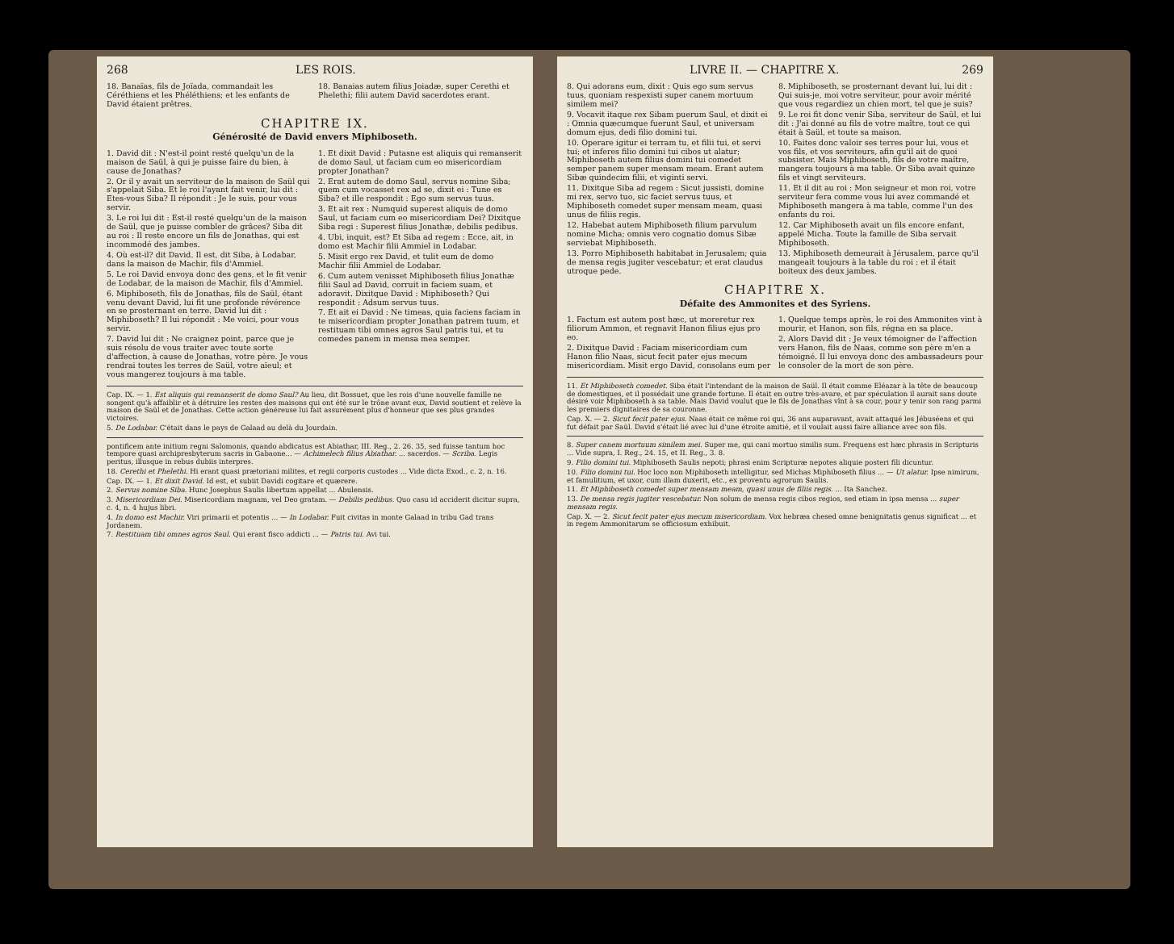268 LES ROIS.
18. Banaïas, fils de Joïada, commandait les Céréthiens et les Phéléthiens; et les enfants de David étaient prêtres.
18. Banaias autem filius Joiadæ, super Cerethi et Phelethi; filii autem David sacerdotes erant.
CHAPITRE IX.
Générosité de David envers Miphiboseth.
1. David dit : N'est-il point resté quelqu'un de la maison de Saül, à qui je puisse faire du bien, à cause de Jonathas?
2. Or il y avait un serviteur de la maison de Saül qui s'appelait Siba. Et le roi l'ayant fait venir, lui dit : Etes-vous Siba? Il répondit : Je le suis, pour vous servir.
3. Le roi lui dit : Est-il resté quelqu'un de la maison de Saül, que je puisse combler de grâces? Siba dit au roi : Il reste encore un fils de Jonathas, qui est incommodé des jambes.
4. Où est-il? dit David. Il est, dit Siba, à Lodabar, dans la maison de Machir, fils d'Ammiel.
5. Le roi David envoya donc des gens, et le fit venir de Lodabar, de la maison de Machir, fils d'Ammiel.
6. Miphiboseth, fils de Jonathas, fils de Saül, étant venu devant David, lui fit une profonde révérence en se prosternant en terre. David lui dit : Miphiboseth? Il lui répondit : Me voici, pour vous servir.
7. David lui dit : Ne craignez point, parce que je suis résolu de vous traiter avec toute sorte d'affection, à cause de Jonathas, votre père. Je vous rendrai toutes les terres de Saül, votre aïeul; et vous mangerez toujours à ma table.
1. Et dixit David : Putasne est aliquis qui remanserit de domo Saul, ut faciam cum eo misericordiam propter Jonathan?
2. Erat autem de domo Saul, servus nomine Siba; quem cum vocasset rex ad se, dixit ei : Tune es Siba? et ille respondit : Ego sum servus tuus.
3. Et ait rex : Numquid superest aliquis de domo Saul, ut faciam cum eo misericordiam Dei? Dixitque Siba regi : Superest filius Jonathæ, debilis pedibus.
4. Ubi, inquit, est? Et Siba ad regem : Ecce, ait, in domo est Machir filii Ammiel in Lodabar.
5. Misit ergo rex David, et tulit eum de domo Machir filii Ammiel de Lodabar.
6. Cum autem venisset Miphiboseth filius Jonathæ filii Saul ad David, corruit in faciem suam, et adoravit. Dixitque David : Miphiboseth? Qui respondit : Adsum servus tuus.
7. Et ait ei David : Ne timeas, quia faciens faciam in te misericordiam propter Jonathan patrem tuum, et restituam tibi omnes agros Saul patris tui, et tu comedes panem in mensa mea semper.
Cap. IX. — 1. Est aliquis qui remanserit de domo Saul? Au lieu, dit Bossuet, que les rois d'une nouvelle famille ne songent qu'à affaiblir et à détruire les restes des maisons qui ont été sur le trône avant eux, David soutient et relève la maison de Saül et de Jonathas. Cette action généreuse lui fait assurément plus d'honneur que ses plus grandes victoires.
5. De Lodabar. C'était dans le pays de Galaad au delà du Jourdain.
pontificem ante initium regni Salomonis, quando abdicatus est Abiathar, III. Reg., 2. 26. 35, sed fuisse tantum hoc tempore quasi archipresbyterum sacris in Gabaone... — Achimelech filius Abiathar. ... sacerdos. — Scriba. Legis peritus, illusque in rebus dubiis interpres.
18. Cerethi et Phelethi. Hi erant quasi prætoriani milites, et regii corporis custodes ... Vide dicta Exod., c. 2, n. 16.
Cap. IX. — 1. Et dixit David. Id est, et subiit Davidi cogitare et quærere.
2. Servus nomine Siba. Hunc Josephus Saulis libertum appellat ... Abulensis.
3. Misericordiam Dei. Misericordiam magnam, vel Deo gratam. — Debilis pedibus. Quo casu id acciderit dicitur supra, c. 4, n. 4 hujus libri.
4. In domo est Machir. Viri primarii et potentis ... — In Lodabar. Fuit civitas in monte Galaad in tribu Gad trans Jordanem.
7. Restituam tibi omnes agros Saul. Qui erant fisco addicti ... — Patris tui. Avi tui.
LIVRE II. — CHAPITRE X. 269
8. Qui adorans eum, dixit : Quis ego sum servus tuus, quoniam respexisti super canem mortuum similem mei?
9. Vocavit itaque rex Sibam puerum Saul, et dixit ei : Omnia quæcumque fuerunt Saul, et universam domum ejus, dedi filio domini tui.
10. Operare igitur ei terram tu, et filii tui, et servi tui; et inferes filio domini tui cibos ut alatur; Miphiboseth autem filius domini tui comedet semper panem super mensam meam. Erant autem Sibæ quindecim filii, et viginti servi.
11. Dixitque Siba ad regem : Sicut jussisti, domine mi rex, servo tuo, sic faciet servus tuus, et Miphiboseth comedet super mensam meam, quasi unus de filiis regis.
12. Habebat autem Miphiboseth filium parvulum nomine Micha; omnis vero cognatio domus Sibæ serviebat Miphiboseth.
13. Porro Miphiboseth habitabat in Jerusalem; quia de mensa regis jugiter vescebatur; et erat claudus utroque pede.
8. Miphiboseth, se prosternant devant lui, lui dit : Qui suis-je, moi votre serviteur, pour avoir mérité que vous regardiez un chien mort, tel que je suis?
9. Le roi fit donc venir Siba, serviteur de Saül, et lui dit : J'ai donné au fils de votre maître, tout ce qui était à Saül, et toute sa maison.
10. Faites donc valoir ses terres pour lui, vous et vos fils, et vos serviteurs, afin qu'il ait de quoi subsister. Mais Miphiboseth, fils de votre maître, mangera toujours à ma table. Or Siba avait quinze fils et vingt serviteurs.
11. Et il dit au roi : Mon seigneur et mon roi, votre serviteur fera comme vous lui avez commandé et Miphiboseth mangera à ma table, comme l'un des enfants du roi.
12. Car Miphiboseth avait un fils encore enfant, appelé Micha. Toute la famille de Siba servait Miphiboseth.
13. Miphiboseth demeurait à Jérusalem, parce qu'il mangeait toujours à la table du roi : et il était boiteux des deux jambes.
CHAPITRE X.
Défaite des Ammonites et des Syriens.
1. Factum est autem post hæc, ut moreretur rex filiorum Ammon, et regnavit Hanon filius ejus pro eo.
2. Dixitque David : Faciam misericordiam cum Hanon filio Naas, sicut fecit pater ejus mecum misericordiam. Misit ergo David, consolans eum per
1. Quelque temps après, le roi des Ammonites vint à mourir, et Hanon, son fils, régna en sa place.
2. Alors David dit : Je veux témoigner de l'affection vers Hanon, fils de Naas, comme son père m'en a témoigné. Il lui envoya donc des ambassadeurs pour le consoler de la mort de son père.
11. Et Miphiboseth comedet. Siba était l'intendant de la maison de Saül. Il était comme Eléazar à la tête de beaucoup de domestiques, et il possédait une grande fortune. Il était en outre très-avare, et par spéculation il aurait sans doute désiré voir Miphiboseth à sa table. Mais David voulut que le fils de Jonathas vînt à sa cour, pour y tenir son rang parmi les premiers dignitaires de sa couronne.
Cap. X. — 2. Sicut fecit pater ejus. Naas était ce même roi qui, 36 ans auparavant, avait attaqué les Jébuséens et qui fut défait par Saül. David s'était lié avec lui d'une étroite amitié, et il voulait aussi faire alliance avec son fils.
8. Super canem mortuum similem mei. Super me, qui cani mortuo similis sum. Frequens est hæc phrasis in Scripturis ... Vide supra, I. Reg., 24. 15, et II. Reg., 3. 8.
9. Filio domini tui. Miphiboseth Saulis nepoti; phrasi enim Scripturæ nepotes aliquie posteri fili dicuntur.
10. Filio domini tui. Hoc loco non Miphiboseth intelligitur, sed Michas Miphiboseth filius ... — Ut alatur. Ipse nimirum, et famulitium, et uxor, cum illam duxerit, etc., ex proventu agrorum Saulis.
11. Et Miphiboseth comedet super mensam meam, quasi unus de filiis regis. ... Ita Sanchez.
13. De mensa regis jugiter vescebatur. Non solum de mensa regis cibos regios, sed etiam in ipsa mensa ... super mensam regis.
Cap. X. — 2. Sicut fecit pater ejus mecum misericordiam. Vox hebræa chesed omne benignitatis genus significat ... et in regem Ammonitarum se officiosum exhibuit.